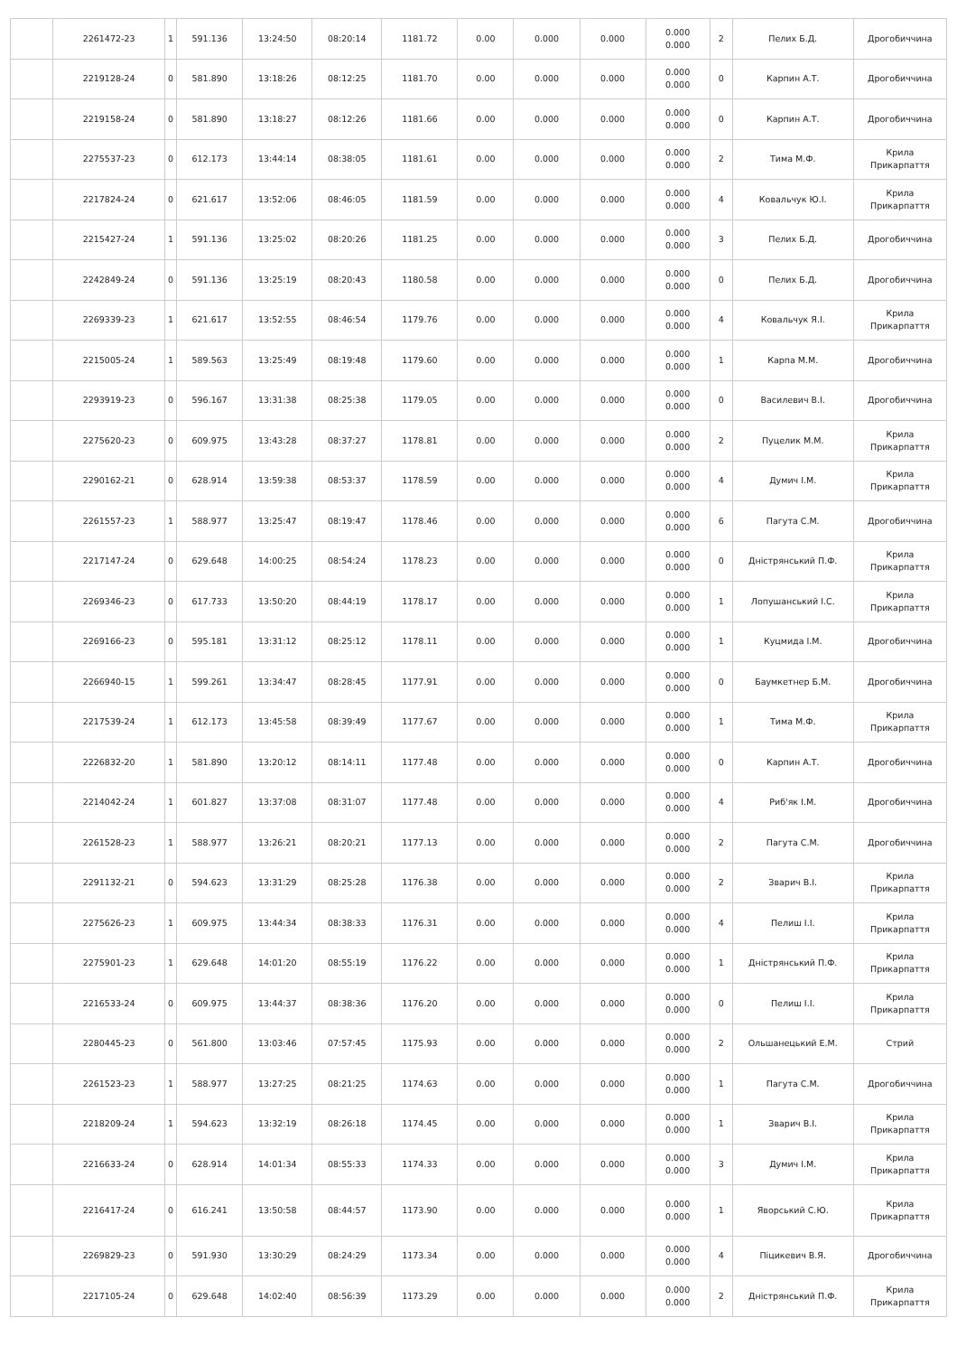| | 2261472-23 | 1 | 591.136 | 13:24:50 | 08:20:14 | 1181.72 | 0.00 | 0.000 | 0.000 | 0.000 0.000 | 2 | Пелих Б.Д. | Дрогобиччина |
| | 2219128-24 | 0 | 581.890 | 13:18:26 | 08:12:25 | 1181.70 | 0.00 | 0.000 | 0.000 | 0.000 0.000 | 0 | Карпин А.Т. | Дрогобиччина |
| | 2219158-24 | 0 | 581.890 | 13:18:27 | 08:12:26 | 1181.66 | 0.00 | 0.000 | 0.000 | 0.000 0.000 | 0 | Карпин А.Т. | Дрогобиччина |
| | 2275537-23 | 0 | 612.173 | 13:44:14 | 08:38:05 | 1181.61 | 0.00 | 0.000 | 0.000 | 0.000 0.000 | 2 | Тима М.Ф. | Крила Прикарпаття |
| | 2217824-24 | 0 | 621.617 | 13:52:06 | 08:46:05 | 1181.59 | 0.00 | 0.000 | 0.000 | 0.000 0.000 | 4 | Ковальчук Ю.І. | Крила Прикарпаття |
| | 2215427-24 | 1 | 591.136 | 13:25:02 | 08:20:26 | 1181.25 | 0.00 | 0.000 | 0.000 | 0.000 0.000 | 3 | Пелих Б.Д. | Дрогобиччина |
| | 2242849-24 | 0 | 591.136 | 13:25:19 | 08:20:43 | 1180.58 | 0.00 | 0.000 | 0.000 | 0.000 0.000 | 0 | Пелих Б.Д. | Дрогобиччина |
| | 2269339-23 | 1 | 621.617 | 13:52:55 | 08:46:54 | 1179.76 | 0.00 | 0.000 | 0.000 | 0.000 0.000 | 4 | Ковальчук Я.І. | Крила Прикарпаття |
| | 2215005-24 | 1 | 589.563 | 13:25:49 | 08:19:48 | 1179.60 | 0.00 | 0.000 | 0.000 | 0.000 0.000 | 1 | Карпа М.М. | Дрогобиччина |
| | 2293919-23 | 0 | 596.167 | 13:31:38 | 08:25:38 | 1179.05 | 0.00 | 0.000 | 0.000 | 0.000 0.000 | 0 | Василевич В.І. | Дрогобиччина |
| | 2275620-23 | 0 | 609.975 | 13:43:28 | 08:37:27 | 1178.81 | 0.00 | 0.000 | 0.000 | 0.000 0.000 | 2 | Пуцелик М.М. | Крила Прикарпаття |
| | 2290162-21 | 0 | 628.914 | 13:59:38 | 08:53:37 | 1178.59 | 0.00 | 0.000 | 0.000 | 0.000 0.000 | 4 | Думич І.М. | Крила Прикарпаття |
| | 2261557-23 | 1 | 588.977 | 13:25:47 | 08:19:47 | 1178.46 | 0.00 | 0.000 | 0.000 | 0.000 0.000 | 6 | Пагута С.М. | Дрогобиччина |
| | 2217147-24 | 0 | 629.648 | 14:00:25 | 08:54:24 | 1178.23 | 0.00 | 0.000 | 0.000 | 0.000 0.000 | 0 | Дністрянський П.Ф. | Крила Прикарпаття |
| | 2269346-23 | 0 | 617.733 | 13:50:20 | 08:44:19 | 1178.17 | 0.00 | 0.000 | 0.000 | 0.000 0.000 | 1 | Лопушанський І.С. | Крила Прикарпаття |
| | 2269166-23 | 0 | 595.181 | 13:31:12 | 08:25:12 | 1178.11 | 0.00 | 0.000 | 0.000 | 0.000 0.000 | 1 | Куцмида І.М. | Дрогобиччина |
| | 2266940-15 | 1 | 599.261 | 13:34:47 | 08:28:45 | 1177.91 | 0.00 | 0.000 | 0.000 | 0.000 0.000 | 0 | Баумкетнер Б.М. | Дрогобиччина |
| | 2217539-24 | 1 | 612.173 | 13:45:58 | 08:39:49 | 1177.67 | 0.00 | 0.000 | 0.000 | 0.000 0.000 | 1 | Тима М.Ф. | Крила Прикарпаття |
| | 2226832-20 | 1 | 581.890 | 13:20:12 | 08:14:11 | 1177.48 | 0.00 | 0.000 | 0.000 | 0.000 0.000 | 0 | Карпин А.Т. | Дрогобиччина |
| | 2214042-24 | 1 | 601.827 | 13:37:08 | 08:31:07 | 1177.48 | 0.00 | 0.000 | 0.000 | 0.000 0.000 | 4 | Риб'як І.М. | Дрогобиччина |
| | 2261528-23 | 1 | 588.977 | 13:26:21 | 08:20:21 | 1177.13 | 0.00 | 0.000 | 0.000 | 0.000 0.000 | 2 | Пагута С.М. | Дрогобиччина |
| | 2291132-21 | 0 | 594.623 | 13:31:29 | 08:25:28 | 1176.38 | 0.00 | 0.000 | 0.000 | 0.000 0.000 | 2 | Зварич В.І. | Крила Прикарпаття |
| | 2275626-23 | 1 | 609.975 | 13:44:34 | 08:38:33 | 1176.31 | 0.00 | 0.000 | 0.000 | 0.000 0.000 | 4 | Пелиш І.І. | Крила Прикарпаття |
| | 2275901-23 | 1 | 629.648 | 14:01:20 | 08:55:19 | 1176.22 | 0.00 | 0.000 | 0.000 | 0.000 0.000 | 1 | Дністрянський П.Ф. | Крила Прикарпаття |
| | 2216533-24 | 0 | 609.975 | 13:44:37 | 08:38:36 | 1176.20 | 0.00 | 0.000 | 0.000 | 0.000 0.000 | 0 | Пелиш І.І. | Крила Прикарпаття |
| | 2280445-23 | 0 | 561.800 | 13:03:46 | 07:57:45 | 1175.93 | 0.00 | 0.000 | 0.000 | 0.000 0.000 | 2 | Ольшанецький Е.М. | Стрий |
| | 2261523-23 | 1 | 588.977 | 13:27:25 | 08:21:25 | 1174.63 | 0.00 | 0.000 | 0.000 | 0.000 0.000 | 1 | Пагута С.М. | Дрогобиччина |
| | 2218209-24 | 1 | 594.623 | 13:32:19 | 08:26:18 | 1174.45 | 0.00 | 0.000 | 0.000 | 0.000 0.000 | 1 | Зварич В.І. | Крила Прикарпаття |
| | 2216633-24 | 0 | 628.914 | 14:01:34 | 08:55:33 | 1174.33 | 0.00 | 0.000 | 0.000 | 0.000 0.000 | 3 | Думич І.М. | Крила Прикарпаття |
| | 2216417-24 | 0 | 616.241 | 13:50:58 | 08:44:57 | 1173.90 | 0.00 | 0.000 | 0.000 | 0.000 0.000 | 1 | Яворський С.Ю. | Крила Прикарпаття |
| | 2269829-23 | 0 | 591.930 | 13:30:29 | 08:24:29 | 1173.34 | 0.00 | 0.000 | 0.000 | 0.000 0.000 | 4 | Піцикевич В.Я. | Дрогобиччина |
| | 2217105-24 | 0 | 629.648 | 14:02:40 | 08:56:39 | 1173.29 | 0.00 | 0.000 | 0.000 | 0.000 0.000 | 2 | Дністрянський П.Ф. | Крила Прикарпаття |